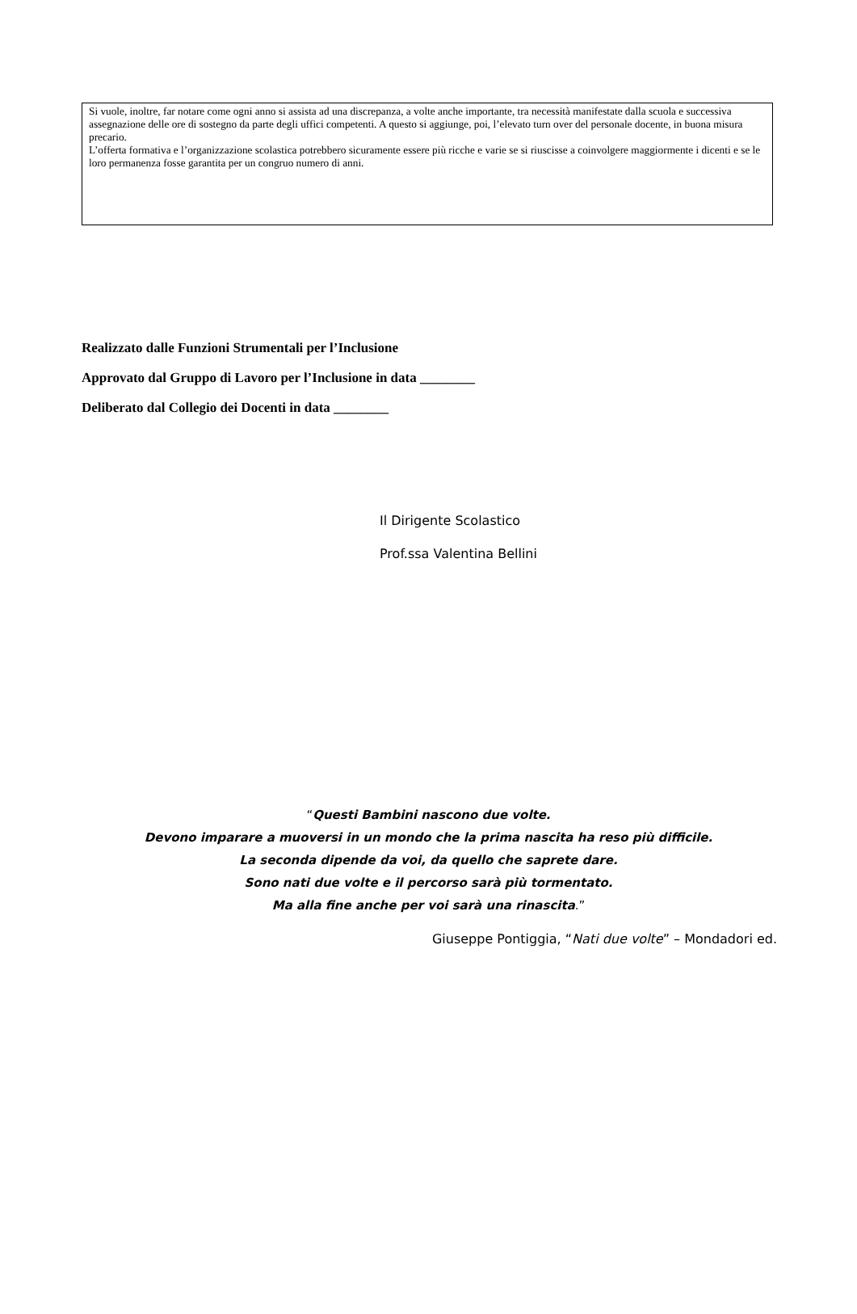Si vuole, inoltre, far notare come ogni anno si assista ad una discrepanza, a volte anche importante, tra necessità manifestate dalla scuola e successiva assegnazione delle ore di sostegno da parte degli uffici competenti. A questo si aggiunge, poi, l’elevato turn over del personale docente, in buona misura precario.
L’offerta formativa e l’organizzazione scolastica potrebbero sicuramente essere più ricche e varie se si riuscisse a coinvolgere maggiormente i dicenti e se le loro permanenza fosse garantita per un congruo numero di anni.
Realizzato dalle Funzioni Strumentali per l’Inclusione
Approvato dal Gruppo di Lavoro per l’Inclusione in data ________
Deliberato dal Collegio dei Docenti in data ________
Il Dirigente Scolastico
Prof.ssa Valentina Bellini
“Questi Bambini nascono due volte.
Devono imparare a muoversi in un mondo che la prima nascita ha reso più difficile.
La seconda dipende da voi, da quello che saprete dare.
Sono nati due volte e il percorso sarà più tormentato.
Ma alla fine anche per voi sarà una rinascita.”
Giuseppe Pontiggia, “Nati due volte” – Mondadori ed.